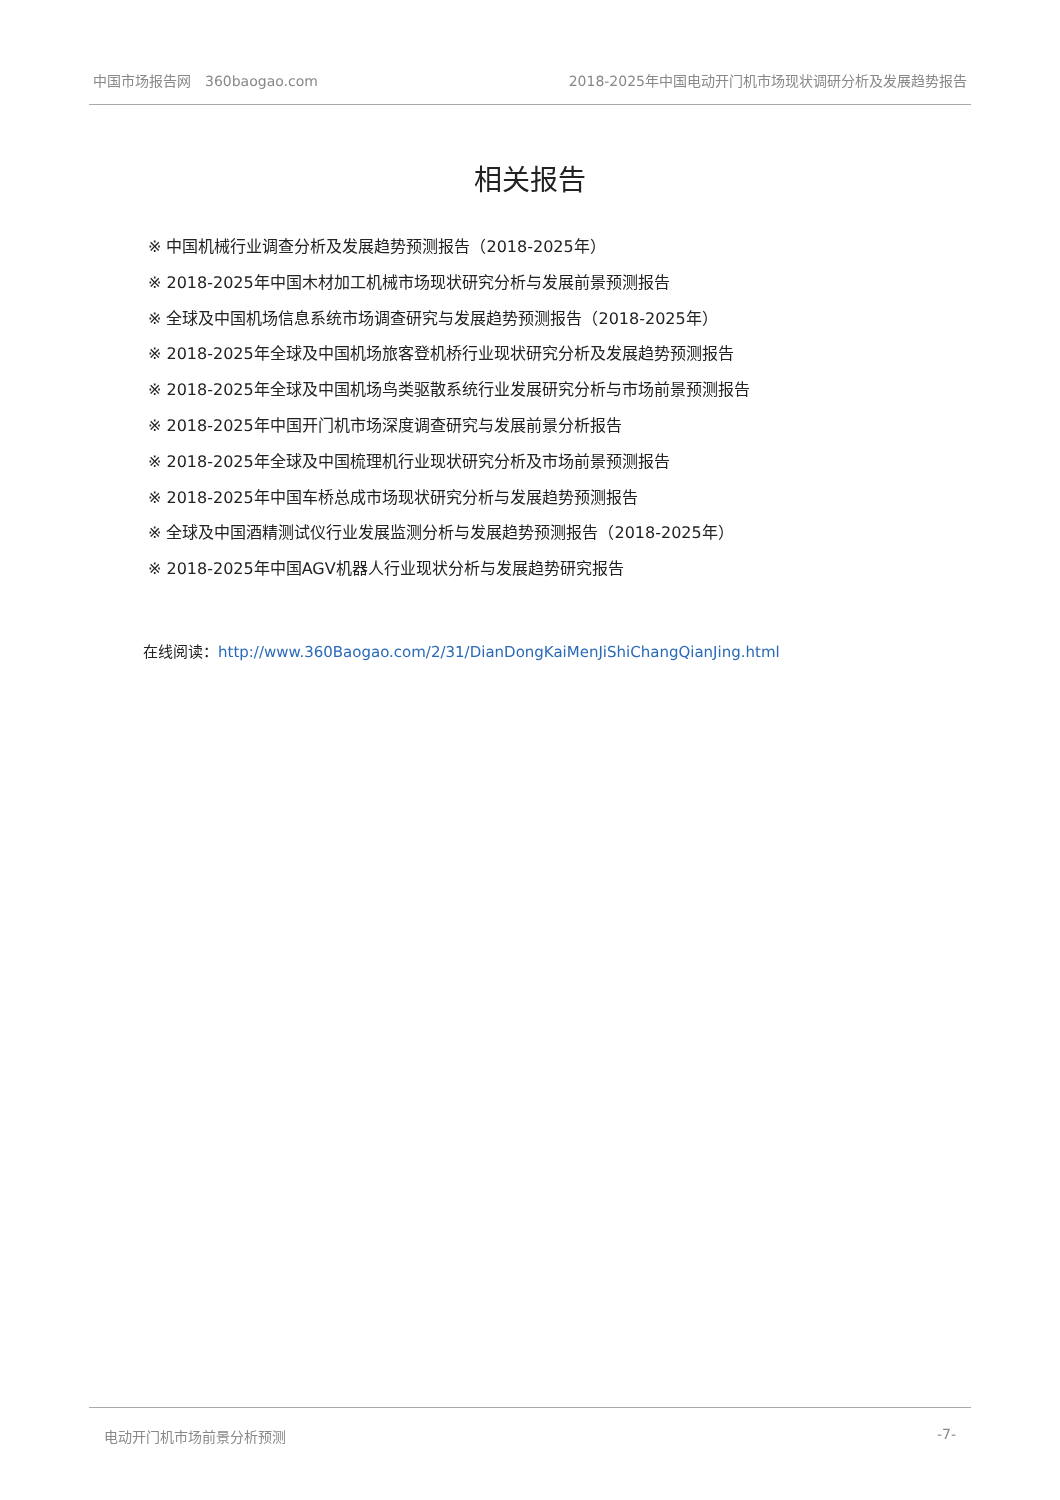中国市场报告网　360baogao.com 2018-2025年中国电动开门机市场现状调研分析及发展趋势报告
相关报告
※ 中国机械行业调查分析及发展趋势预测报告（2018-2025年）
※ 2018-2025年中国木材加工机械市场现状研究分析与发展前景预测报告
※ 全球及中国机场信息系统市场调查研究与发展趋势预测报告（2018-2025年）
※ 2018-2025年全球及中国机场旅客登机桥行业现状研究分析及发展趋势预测报告
※ 2018-2025年全球及中国机场鸟类驱散系统行业发展研究分析与市场前景预测报告
※ 2018-2025年中国开门机市场深度调查研究与发展前景分析报告
※ 2018-2025年全球及中国梳理机行业现状研究分析及市场前景预测报告
※ 2018-2025年中国车桥总成市场现状研究分析与发展趋势预测报告
※ 全球及中国酒精测试仪行业发展监测分析与发展趋势预测报告（2018-2025年）
※ 2018-2025年中国AGV机器人行业现状分析与发展趋势研究报告
在线阅读：http://www.360Baogao.com/2/31/DianDongKaiMenJiShiChangQianJing.html
电动开门机市场前景分析预测 -7-